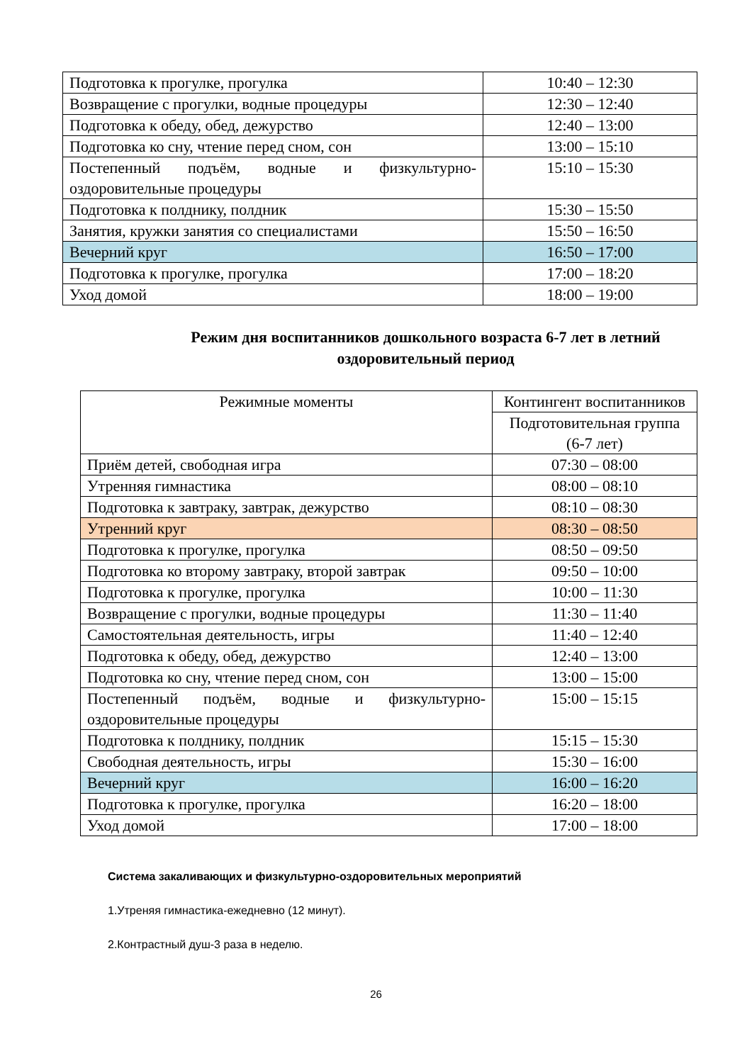| Подготовка к прогулке, прогулка | 10:40 – 12:30 |
| Возвращение с прогулки, водные процедуры | 12:30 – 12:40 |
| Подготовка к обеду, обед, дежурство | 12:40 – 13:00 |
| Подготовка ко сну, чтение перед сном, сон | 13:00 – 15:10 |
| Постепенный подъём, водные и физкультурно-оздоровительные процедуры | 15:10 – 15:30 |
| Подготовка к полднику, полдник | 15:30 – 15:50 |
| Занятия, кружки занятия со специалистами | 15:50 – 16:50 |
| Вечерний круг | 16:50 – 17:00 |
| Подготовка к прогулке, прогулка | 17:00 – 18:20 |
| Уход домой | 18:00 – 19:00 |
Режим дня воспитанников дошкольного возраста 6-7 лет в летний оздоровительный период
| Режимные моменты | Контингент воспитанников |
| | Подготовительная группа (6-7 лет) |
| Приём детей, свободная игра | 07:30 – 08:00 |
| Утренняя гимнастика | 08:00 – 08:10 |
| Подготовка к завтраку, завтрак, дежурство | 08:10 – 08:30 |
| Утренний круг | 08:30 – 08:50 |
| Подготовка к прогулке, прогулка | 08:50 – 09:50 |
| Подготовка ко второму завтраку, второй завтрак | 09:50 – 10:00 |
| Подготовка к прогулке, прогулка | 10:00 – 11:30 |
| Возвращение с прогулки, водные процедуры | 11:30 – 11:40 |
| Самостоятельная деятельность, игры | 11:40 – 12:40 |
| Подготовка к обеду, обед, дежурство | 12:40 – 13:00 |
| Подготовка ко сну, чтение перед сном, сон | 13:00 – 15:00 |
| Постепенный подъём, водные и физкультурно-оздоровительные процедуры | 15:00 – 15:15 |
| Подготовка к полднику, полдник | 15:15 – 15:30 |
| Свободная деятельность, игры | 15:30 – 16:00 |
| Вечерний круг | 16:00 – 16:20 |
| Подготовка к прогулке, прогулка | 16:20 – 18:00 |
| Уход домой | 17:00 – 18:00 |
Система закаливающих и физкультурно-оздоровительных мероприятий
1.Утреняя гимнастика-ежедневно (12 минут).
2.Контрастный душ-3 раза в неделю.
26